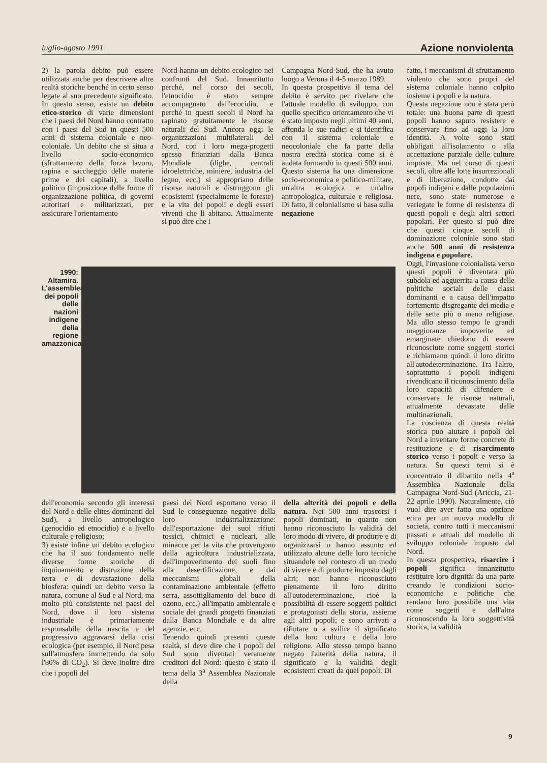luglio-agosto 1991 Azione nonviolenta
2) la parola debito può essere utilizzata anche per descrivere altre realtà storiche benché in certo senso legate al suo precedente significato. In questo senso, esiste un debito etico-storico di varie dimensioni che i paesi del Nord hanno contratto con i paesi del Sud in questi 500 anni di sistema coloniale e neo-coloniale. Un debito che si situa a livello socio-economico (sfruttamento della forza lavoro, rapina e saccheggio delle materie prime e dei capitali), a livello politico (imposizione delle forme di organizzazione politica, di governi autoritari e militarizzati, per assicurare l'orientamento
Nord hanno un debito ecologico nei confronti del Sud. Innanzitutto perché, nel corso dei secoli, l'etnocidio è stato sempre accompagnato dall'ecocidio, e perché in questi secoli il Nord ha rapinato gratuitamente le risorse naturali del Sud. Ancora oggi le organizzazioni multilaterali del Nord, con i loro mega-progetti spesso finanziati dalla Banca Mondiale (dighe, centrali idroelettriche, miniere, industria del legno, ecc.) si appropriano delle risorse naturali e distruggono gli ecosistemi (specialmente le foreste) e la vita dei popoli e degli esseri viventi che li abitano. Attualmente si può dire che i
Campagna Nord-Sud, che ha avuto luogo a Verona il 4-5 marzo 1989.
In questa prospettiva il tema del debito è servito per rivelare che l'attuale modello di sviluppo, con quello specifico orientamento che vi è stato imposto negli ultimi 40 anni, affonda le sue radici e si identifica con il sistema coloniale e neocoloniale che fa parte della nostra eredità storica come si è andata formando in questi 500 anni. Questo sistema ha una dimensione socio-economica e politico-militare, un'altra ecologica e un'altra antropologica, culturale e religiosa. Di fatto, il colonialismo si basa sulla negazione
fatto, i meccanismi di sfruttamento violento che sono propri del sistema coloniale hanno colpito insieme i popoli e la natura.
Questa negazione non è stata però totale: una buona parte di questi popoli hanno saputo resistere e conservare fino ad oggi la loro identità. A volte sono stati obbligati all'isolamento o alla accettazione parziale delle culture imposte. Ma nel corso di questi secoli, oltre alle lotte insurrezionali e di liberazione, condotte dai popoli indigeni e dalle popolazioni nere, sono state numerose e variegate le forme di resistenza di questi popoli e degli altri settori popolari. Per questo si può dire che questi cinque secoli di dominazione coloniale sono stati anche 500 anni di resistenza indigena e popolare.
Oggi, l'invasione colonialista verso questi popoli è diventata più subdola ed agguerrita a causa delle politiche sociali delle classi dominanti e a causa dell'impatto fortemente disgregante dei media e delle sette più o meno religiose. Ma allo stesso tempo le grandi maggioranze impoverite ed emarginate chiedono di essere riconosciute come soggetti storici e richiamano quindi il loro diritto all'autodeterminazione. Tra l'altro, soprattutto i popoli indigeni rivendicano il riconoscimento della loro capacità di difendere e conservare le risorse naturali, attualmente devastate dalle multinazionali.
La coscienza di questa realtà storica può aiutare i popoli del Nord a inventare forme concrete di restituzione e di risarcimento storico verso i popoli e verso la natura. Su questi temi si è concentrato il dibattito nella 4<sup>a</sup> Assemblea Nazionale della Campagna Nord-Sud (Ariccia, 21-22 aprile 1990). Naturalmente, ciò vuol dire aver fatto una opzione etica per un nuovo modello di società, contro tutti i meccanismi passati e attuali del modello di sviluppo coloniale imposto dal Nord.
In questa prospettiva, risarcire i popoli significa innanzitutto restituire loro dignità: da una parte creando le condizioni socio-economiche e politiche che rendano loro possibile una vita come soggetti e dall'altra riconoscendo la loro soggettività storica, la validità
1990: Altamira. L'assemblea dei popoli delle nazioni indigene della regione amazzonica
dell'economia secondo gli interessi del Nord e delle elites dominanti del Sud), a livello antropologico (genocidio ed etnocidio) e a livello culturale e religioso;
3) esiste infine un debito ecologico che ha il suo fondamento nelle diverse forme storiche di inquinamento e distruzione della terra e di devastazione della biosfera: quindi un debito verso la natura, comune al Sud e al Nord, ma molto più consistente nei paesi del Nord, dove il loro sistema industriale è primariamente responsabile della nascita e del progressivo aggravarsi della crisi ecologica (per esempio, il Nord pesa sull'atmosfera immettendo da solo l'80% di CO<sub>2</sub>). Si deve inoltre dire che i popoli del
paesi del Nord esportano verso il Sud le conseguenze negative della loro industrializzazione: dall'esportazione dei suoi rifiuti tossici, chimici e nucleari, alle minacce per la vita che provengono dalla agricoltura industrializzata, dall'impoverimento dei suoli fino alla desertificazione, e dai meccanismi globali della contaminazione ambientale (effetto serra, assottigliamento del buco di ozono, ecc.) all'impatto ambientale e sociale dei grandi progetti finanziati dalla Banca Mondiale e da altre agenzie, ecc.
Tenendo quindi presenti queste realtà, si deve dire che i popoli del Sud sono diventati veramente creditori del Nord: questo è stato il tema della 3<sup>a</sup> Assemblea Nazionale della
della alterità dei popoli e della natura. Nei 500 anni trascorsi i popoli dominati, in quanto non hanno riconosciuto la validità del loro modo di vivere, di produrre e di organizzarsi o hanno assunto ed utilizzato alcune delle loro tecniche situandole nel contesto di un modo di vivere e di produrre imposto dagli altri; non hanno riconosciuto pienamente il loro diritto all'autodeterminazione, cioè la possibilità di essere soggetti politici e protagonisti della storia, assieme agli altri popoli; e sono arrivati a rifiutare o a svilire il significato della loro cultura e della loro religione. Allo stesso tempo hanno negato l'alterità della natura, il significato e la validità degli ecosistemi creati da quei popoli. Di
9